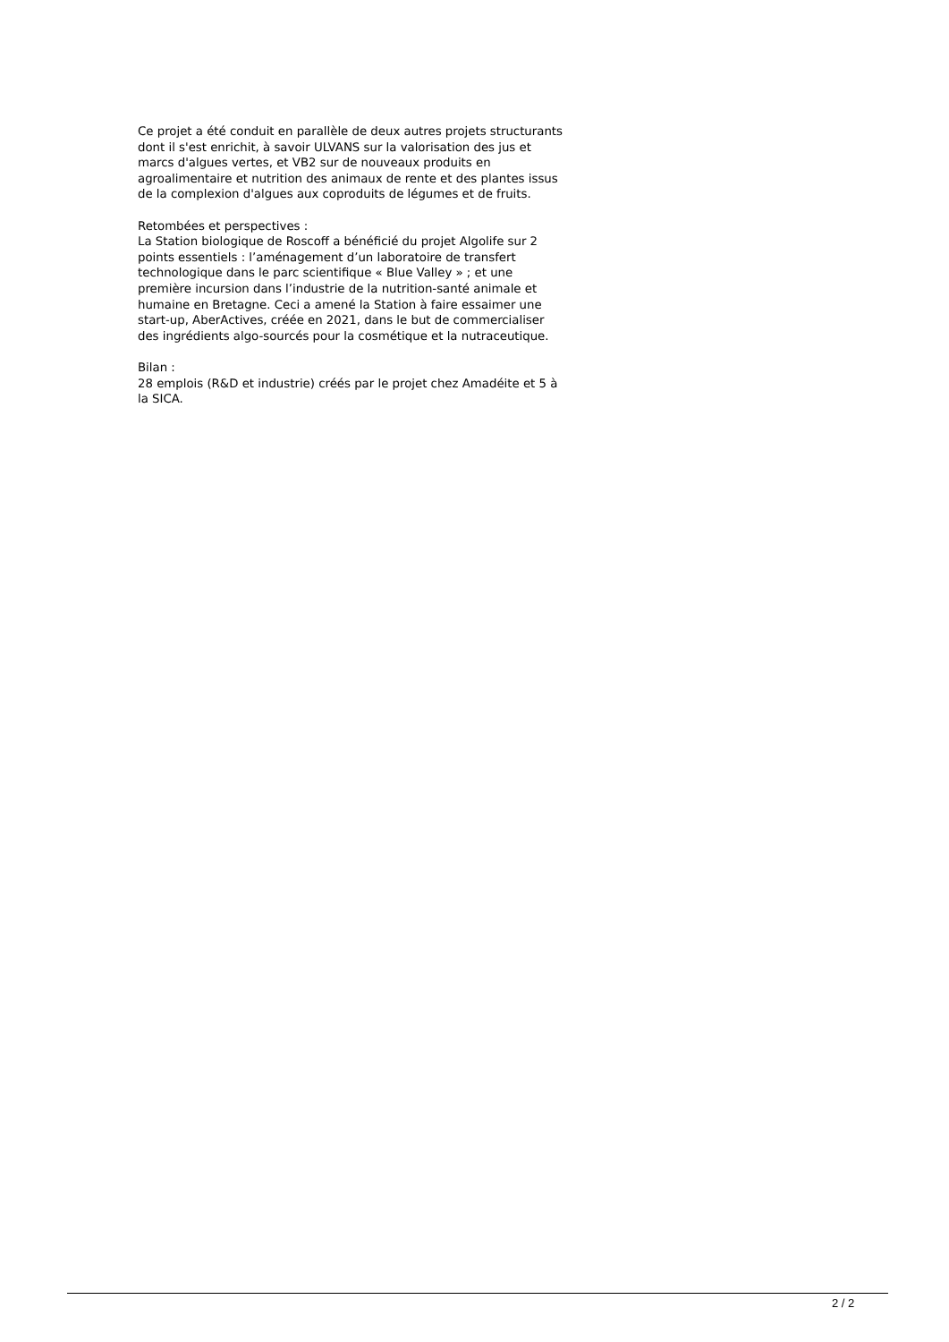Ce projet a été conduit en parallèle de deux autres projets structurants dont il s'est enrichit, à savoir ULVANS sur la valorisation des jus et marcs d'algues vertes, et VB2 sur de nouveaux produits en agroalimentaire et nutrition des animaux de rente et des plantes issus de la complexion d'algues aux coproduits de légumes et de fruits.
Retombées et perspectives :
La Station biologique de Roscoff a bénéficié du projet Algolife sur 2 points essentiels : l’aménagement d’un laboratoire de transfert technologique dans le parc scientifique « Blue Valley » ; et une première incursion dans l’industrie de la nutrition-santé animale et humaine en Bretagne. Ceci a amené la Station à faire essaimer une start-up, AberActives, créée en 2021, dans le but de commercialiser des ingrédients algo-sourcés pour la cosmétique et la nutraceutique.
Bilan :
28 emplois (R&D et industrie) créés par le projet chez Amadéite et 5 à la SICA.
2 / 2